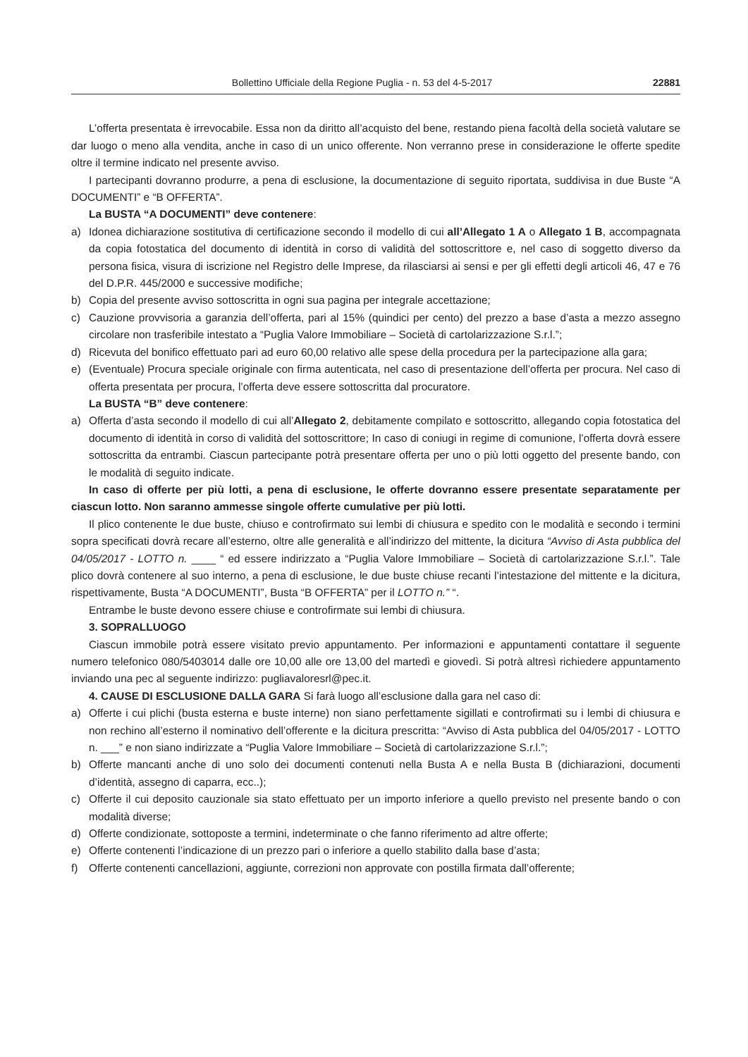Bollettino Ufficiale della Regione Puglia - n. 53 del 4-5-2017 22881
L’offerta presentata è irrevocabile. Essa non da diritto all’acquisto del bene, restando piena facoltà della società valutare se dar luogo o meno alla vendita, anche in caso di un unico offerente. Non verranno prese in considerazione le offerte spedite oltre il termine indicato nel presente avviso.
I partecipanti dovranno produrre, a pena di esclusione, la documentazione di seguito riportata, suddivisa in due Buste “A DOCUMENTI” e “B OFFERTA”.
La BUSTA “A DOCUMENTI” deve contenere:
a) Idonea dichiarazione sostitutiva di certificazione secondo il modello di cui all’Allegato 1 A o Allegato 1 B, accompagnata da copia fotostatica del documento di identità in corso di validità del sottoscrittore e, nel caso di soggetto diverso da persona fisica, visura di iscrizione nel Registro delle Imprese, da rilasciarsi ai sensi e per gli effetti degli articoli 46, 47 e 76 del D.P.R. 445/2000 e successive modifiche;
b) Copia del presente avviso sottoscritta in ogni sua pagina per integrale accettazione;
c) Cauzione provvisoria a garanzia dell’offerta, pari al 15% (quindici per cento) del prezzo a base d’asta a mezzo assegno circolare non trasferibile intestato a “Puglia Valore Immobiliare – Società di cartolarizzazione S.r.l.”;
d) Ricevuta del bonifico effettuato pari ad euro 60,00 relativo alle spese della procedura per la partecipazione alla gara;
e) (Eventuale) Procura speciale originale con firma autenticata, nel caso di presentazione dell’offerta per procura. Nel caso di offerta presentata per procura, l’offerta deve essere sottoscritta dal procuratore.
La BUSTA “B” deve contenere:
a) Offerta d’asta secondo il modello di cui all’Allegato 2, debitamente compilato e sottoscritto, allegando copia fotostatica del documento di identità in corso di validità del sottoscrittore; In caso di coniugi in regime di comunione, l’offerta dovrà essere sottoscritta da entrambi. Ciascun partecipante potrà presentare offerta per uno o più lotti oggetto del presente bando, con le modalità di seguito indicate.
In caso di offerte per più lotti, a pena di esclusione, le offerte dovranno essere presentate separatamente per ciascun lotto. Non saranno ammesse singole offerte cumulative per più lotti.
Il plico contenente le due buste, chiuso e controfirmato sui lembi di chiusura e spedito con le modalità e secondo i termini sopra specificati dovrà recare all’esterno, oltre alle generalità e all’indirizzo del mittente, la dicitura “Avviso di Asta pubblica del 04/05/2017 - LOTTO n. ____ “ ed essere indirizzato a “Puglia Valore Immobiliare – Società di cartolarizzazione S.r.l.”. Tale plico dovrà contenere al suo interno, a pena di esclusione, le due buste chiuse recanti l’intestazione del mittente e la dicitura, rispettivamente, Busta “A DOCUMENTI”, Busta “B OFFERTA” per il LOTTO n.” “.
Entrambe le buste devono essere chiuse e controfirmate sui lembi di chiusura.
3. SOPRALLUOGO
Ciascun immobile potrà essere visitato previo appuntamento. Per informazioni e appuntamenti contattare il seguente numero telefonico 080/5403014 dalle ore 10,00 alle ore 13,00 del martedì e giovedì. Si potrà altresì richiedere appuntamento inviando una pec al seguente indirizzo: pugliavaloresrl@pec.it.
4. CAUSE DI ESCLUSIONE DALLA GARA Si farà luogo all’esclusione dalla gara nel caso di:
a) Offerte i cui plichi (busta esterna e buste interne) non siano perfettamente sigillati e controfirmati su i lembi di chiusura e non rechino all’esterno il nominativo dell’offerente e la dicitura prescritta: “Avviso di Asta pubblica del 04/05/2017 - LOTTO n. ___” e non siano indirizzate a “Puglia Valore Immobiliare – Società di cartolarizzazione S.r.l.”;
b) Offerte mancanti anche di uno solo dei documenti contenuti nella Busta A e nella Busta B (dichiarazioni, documenti d’identità, assegno di caparra, ecc..);
c) Offerte il cui deposito cauzionale sia stato effettuato per un importo inferiore a quello previsto nel presente bando o con modalità diverse;
d) Offerte condizionate, sottoposte a termini, indeterminate o che fanno riferimento ad altre offerte;
e) Offerte contenenti l’indicazione di un prezzo pari o inferiore a quello stabilito dalla base d’asta;
f) Offerte contenenti cancellazioni, aggiunte, correzioni non approvate con postilla firmata dall’offerente;